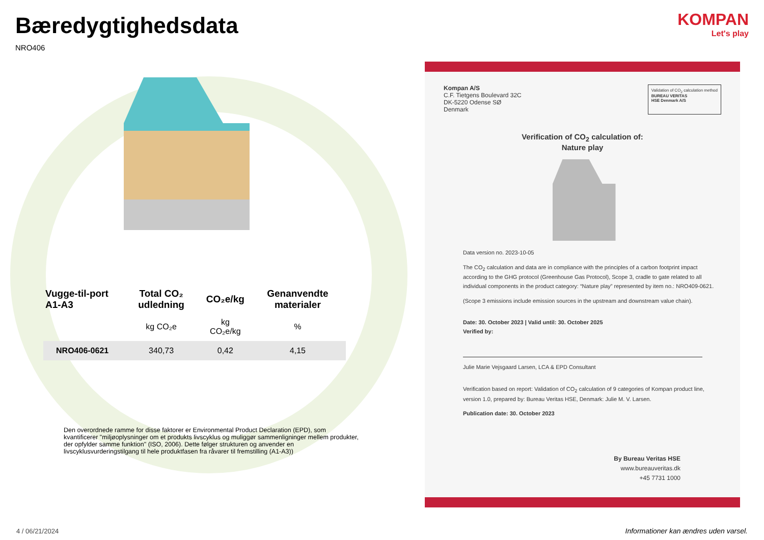Bæredygtighedsdata
NRO406
| Vugge-til-port A1-A3 | Total CO₂ udledning | CO₂e/kg | Genanvendte materialer |
| --- | --- | --- | --- |
| | kg CO₂e | kg CO₂e/kg | % |
| NRO406-0621 | 340,73 | 0,42 | 4,15 |
Den overordnede ramme for disse faktorer er Environmental Product Declaration (EPD), som kvantificerer "miljøoplysninger om et produkts livscyklus og muliggør sammenligninger mellem produkter, der opfylder samme funktion" (ISO, 2006). Dette følger strukturen og anvender en livscyklusvurderingstilgang til hele produktfasen fra råvarer til fremstilling (A1-A3))
KOMPAN
Let's play
Kompan A/S
C.F. Tietgens Boulevard 32C
DK-5220 Odense SØ
Denmark
Validation of CO<sub>2</sub> calculation method
BUREAU VERITAS
HSE Denmark A/S
Verification of CO<sub>2</sub> calculation of:
Nature play
Data version no. 2023-10-05
The CO<sub>2</sub> calculation and data are in compliance with the principles of a carbon footprint impact according to the GHG protocol (Greenhouse Gas Protocol), Scope 3, cradle to gate related to all individual components in the product category: “Nature play” represented by item no.: NRO409-0621.
(Scope 3 emissions include emission sources in the upstream and downstream value chain).
Date: 30. October 2023 | Valid until: 30. October 2025
Verified by:
Julie Marie Vejsgaard Larsen, LCA & EPD Consultant
Verification based on report: Validation of CO<sub>2</sub> calculation of 9 categories of Kompan product line, version 1.0, prepared by: Bureau Veritas HSE, Denmark: Julie M. V. Larsen.
Publication date: 30. October 2023
By Bureau Veritas HSE
www.bureauveritas.dk
+45 7731 1000
4 / 06/21/2024
Informationer kan ændres uden varsel.